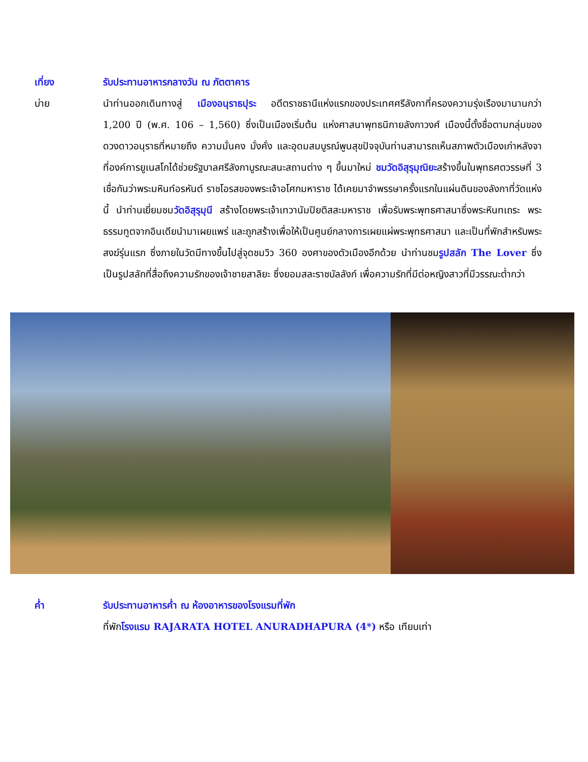เที่ยง รับประทานอาหารกลางวัน ณ ภัตตาคาร
บ่าย นำท่านออกเดินทางสู่ เมืองอนุราธปุระ อดีตราชธานีแห่งแรกของประเทศศรีลังกาที่ครองความรุ่งเรืองมานานกว่า 1,200 ปี (พ.ศ. 106 – 1,560) ซึ่งเป็นเมืองเริ่มต้น แห่งศาสนาพุทธนิกายลังกาวงศ์ เมืองนี้ตั้งชื่อตามกลุ่มของดวงดาวอนุราธที่หมายถึง ความมั่นคง มั่งคั่ง และอุดมสมบูรณ์พูนสุขปัจจุบันท่านสามารถเห็นสภาพตัวเมืองเก่าหลังจาที่องค์การยูเนสโกได้ช่วยรัฐบาลศรีลังกาบูรณะสนะสถานต่าง ๆ ขึ้นมาใหม่ ชมวัดอิสุรุมุณิยะสร้างขึ้นในพุทธศตวรรษที่ 3 เชื่อกันว่าพระมหินท์อรหันต์ ราชโอรสของพระเจ้าอโศกมหาราช ได้เคยมาจำพรรษาครั้งแรกในแผ่นดินของลังกาที่วัดแห่งนี้ นำท่านเยี่ยมชมวัดอิสุรุมุนี สร้างโดยพระเจ้าเทวานัมปิยติสสะมหาราช เพื่อรับพระพุทธศาสนาซึ่งพระหินทเถระ พระธรรมทูตจากอินเดียนำมาเผยแพร่ และถูกสร้างเพื่อให้เป็นศูนย์กลางการเผยแผ่พระพุทธศาสนา และเป็นที่พักสำหรับพระสงฆ์รุ่นแรก ซึ่งภายในวัดมีทางขึ้นไปสู่จุดชมวิว 360 องศาของตัวเมืองอีกด้วย นำท่านชมรูปสลัก The Lover ซึ่งเป็นรูปสลักที่สื่อถึงความรักของเจ้าชายสาลิยะ ซึ่งยอมสละราชบัลลังก์ เพื่อความรักที่มีต่อหญิงสาวที่มีวรรณะต่ำกว่า
ค่ำ รับประทานอาหารค่ำ ณ ห้องอาหารของโรงแรมที่พัก
ที่พักโรงแรม RAJARATA HOTEL ANURADHAPURA (4*) หรือ เทียบเท่า